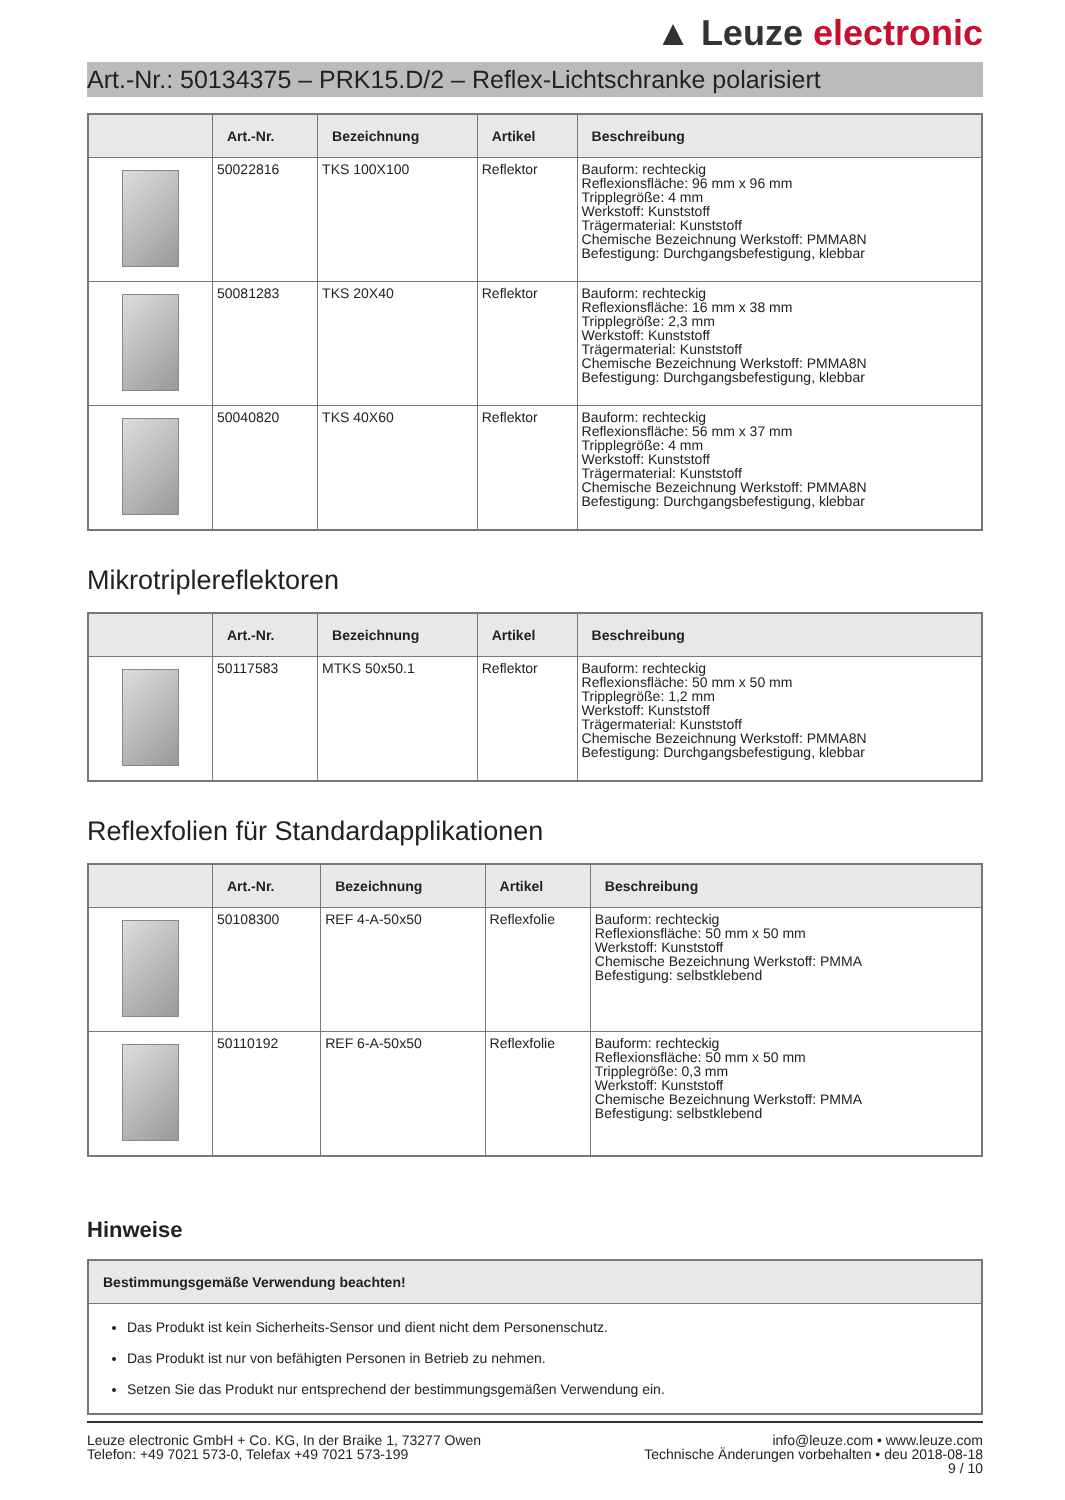▲ Leuze electronic
Art.-Nr.: 50134375 – PRK15.D/2 – Reflex-Lichtschranke polarisiert
| | Art.-Nr. | Bezeichnung | Artikel | Beschreibung |
| --- | --- | --- | --- | --- |
| | 50022816 | TKS 100X100 | Reflektor | Bauform: rechteckig Reflexionsfläche: 96 mm x 96 mm Tripplegröße: 4 mm Werkstoff: Kunststoff Trägermaterial: Kunststoff Chemische Bezeichnung Werkstoff: PMMA8N Befestigung: Durchgangsbefestigung, klebbar |
| | 50081283 | TKS 20X40 | Reflektor | Bauform: rechteckig Reflexionsfläche: 16 mm x 38 mm Tripplegröße: 2,3 mm Werkstoff: Kunststoff Trägermaterial: Kunststoff Chemische Bezeichnung Werkstoff: PMMA8N Befestigung: Durchgangsbefestigung, klebbar |
| | 50040820 | TKS 40X60 | Reflektor | Bauform: rechteckig Reflexionsfläche: 56 mm x 37 mm Tripplegröße: 4 mm Werkstoff: Kunststoff Trägermaterial: Kunststoff Chemische Bezeichnung Werkstoff: PMMA8N Befestigung: Durchgangsbefestigung, klebbar |
Mikrotriplereflektoren
| | Art.-Nr. | Bezeichnung | Artikel | Beschreibung |
| --- | --- | --- | --- | --- |
| | 50117583 | MTKS 50x50.1 | Reflektor | Bauform: rechteckig Reflexionsfläche: 50 mm x 50 mm Tripplegröße: 1,2 mm Werkstoff: Kunststoff Trägermaterial: Kunststoff Chemische Bezeichnung Werkstoff: PMMA8N Befestigung: Durchgangsbefestigung, klebbar |
Reflexfolien für Standardapplikationen
| | Art.-Nr. | Bezeichnung | Artikel | Beschreibung |
| --- | --- | --- | --- | --- |
| | 50108300 | REF 4-A-50x50 | Reflexfolie | Bauform: rechteckig Reflexionsfläche: 50 mm x 50 mm Werkstoff: Kunststoff Chemische Bezeichnung Werkstoff: PMMA Befestigung: selbstklebend |
| | 50110192 | REF 6-A-50x50 | Reflexfolie | Bauform: rechteckig Reflexionsfläche: 50 mm x 50 mm Tripplegröße: 0,3 mm Werkstoff: Kunststoff Chemische Bezeichnung Werkstoff: PMMA Befestigung: selbstklebend |
Hinweise
| Bestimmungsgemäße Verwendung beachten! |
| --- |
| Das Produkt ist kein Sicherheits-Sensor und dient nicht dem Personenschutz. Das Produkt ist nur von befähigten Personen in Betrieb zu nehmen. Setzen Sie das Produkt nur entsprechend der bestimmungsgemäßen Verwendung ein. |
Leuze electronic GmbH + Co. KG, In der Braike 1, 73277 Owen
Telefon: +49 7021 573-0, Telefax +49 7021 573-199
info@leuze.com • www.leuze.com
Technische Änderungen vorbehalten • deu 2018-08-18
9 / 10